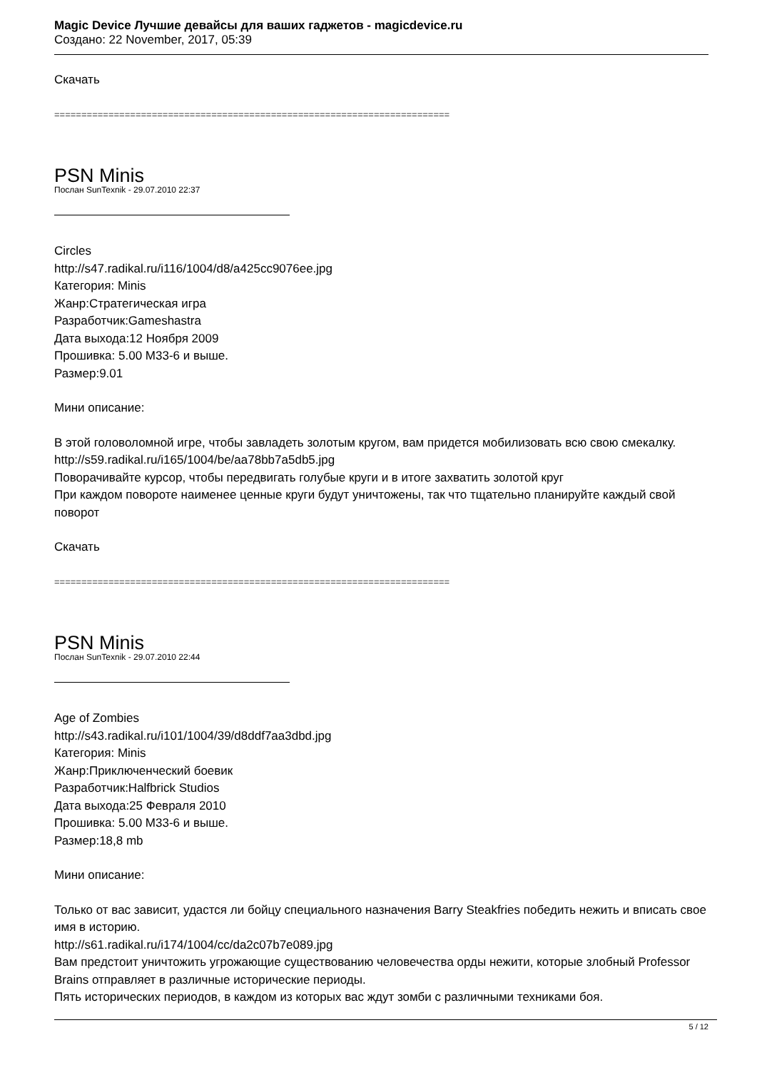Magic Device Лучшие девайсы для ваших гаджетов - magicdevice.ru
Создано: 22 November, 2017, 05:39
Скачать
=========================================================================
PSN Minis
Послан SunTexnik - 29.07.2010 22:37
Circles
http://s47.radikal.ru/i116/1004/d8/a425cc9076ee.jpg
Категория: Minis
Жанр:Стратегическая игра
Разработчик:Gameshastra
Дата выхода:12 Ноября 2009
Прошивка: 5.00 M33-6 и выше.
Размер:9.01
Мини описание:
В этой головоломной игре, чтобы завладеть золотым кругом, вам придется мобилизовать всю свою смекалку.
http://s59.radikal.ru/i165/1004/be/aa78bb7a5db5.jpg
Поворачивайте курсор, чтобы передвигать голубые круги и в итоге захватить золотой круг
При каждом повороте наименее ценные круги будут уничтожены, так что тщательно планируйте каждый свой поворот
Скачать
=========================================================================
PSN Minis
Послан SunTexnik - 29.07.2010 22:44
Age of Zombies
http://s43.radikal.ru/i101/1004/39/d8ddf7aa3dbd.jpg
Категория: Minis
Жанр:Приключенческий боевик
Разработчик:Halfbrick Studios
Дата выхода:25 Февраля 2010
Прошивка: 5.00 M33-6 и выше.
Размер:18,8 mb
Мини описание:
Только от вас зависит, удастся ли бойцу специального назначения Barry Steakfries победить нежить и вписать свое имя в историю.
http://s61.radikal.ru/i174/1004/cc/da2c07b7e089.jpg
Вам предстоит уничтожить угрожающие существованию человечества орды нежити, которые злобный Professor Brains отправляет в различные исторические периоды.
Пять исторических периодов, в каждом из которых вас ждут зомби с различными техниками боя.
5 / 12